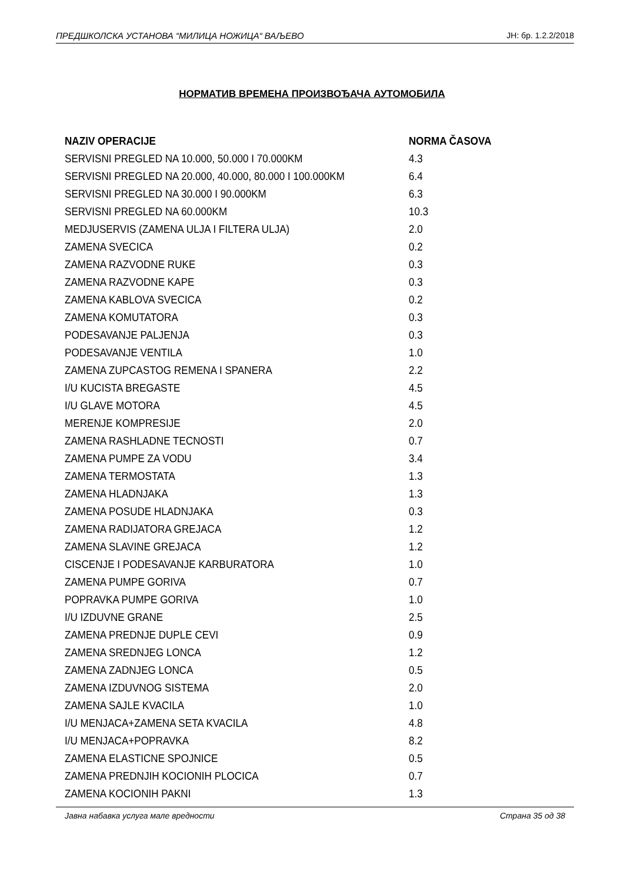ПРЕДШКОЛСКА УСТАНОВА “МИЛИЦА НОЖИЦА“ ВАЉЕВО ЈН: бр. 1.2.2/2018
НОРМАТИВ ВРЕМЕНА ПРОИЗВОЂАЧА АУТОМОБИЛА
| NAZIV OPERACIJE | NORMA ČASOVA |
| --- | --- |
| SERVISNI PREGLED NA 10.000, 50.000 I 70.000KM | 4.3 |
| SERVISNI PREGLED NA 20.000, 40.000, 80.000 I 100.000KM | 6.4 |
| SERVISNI PREGLED NA 30.000 I 90.000KM | 6.3 |
| SERVISNI PREGLED NA 60.000KM | 10.3 |
| MEDJUSERVIS (ZAMENA ULJA I FILTERA ULJA) | 2.0 |
| ZAMENA SVECICA | 0.2 |
| ZAMENA RAZVODNE RUKE | 0.3 |
| ZAMENA RAZVODNE KAPE | 0.3 |
| ZAMENA KABLOVA SVECICA | 0.2 |
| ZAMENA KOMUTATORA | 0.3 |
| PODESAVANJE PALJENJA | 0.3 |
| PODESAVANJE VENTILA | 1.0 |
| ZAMENA ZUPCASTOG REMENA I SPANERA | 2.2 |
| I/U KUCISTA BREGASTE | 4.5 |
| I/U GLAVE MOTORA | 4.5 |
| MERENJE KOMPRESIJE | 2.0 |
| ZAMENA RASHLADNE TECNOSTI | 0.7 |
| ZAMENA PUMPE ZA VODU | 3.4 |
| ZAMENA TERMOSTATA | 1.3 |
| ZAMENA HLADNJAKA | 1.3 |
| ZAMENA POSUDE HLADNJAKA | 0.3 |
| ZAMENA RADIJATORA GREJACA | 1.2 |
| ZAMENA SLAVINE GREJACA | 1.2 |
| CISCENJE I PODESAVANJE KARBURATORA | 1.0 |
| ZAMENA PUMPE GORIVA | 0.7 |
| POPRAVKA PUMPE GORIVA | 1.0 |
| I/U IZDUVNE GRANE | 2.5 |
| ZAMENA PREDNJE DUPLE CEVI | 0.9 |
| ZAMENA SREDNJEG LONCA | 1.2 |
| ZAMENA ZADNJEG LONCA | 0.5 |
| ZAMENA IZDUVNOG SISTEMA | 2.0 |
| ZAMENA SAJLE KVACILA | 1.0 |
| I/U MENJACA+ZAMENA SETA KVACILA | 4.8 |
| I/U MENJACA+POPRAVKA | 8.2 |
| ZAMENA ELASTICNE SPOJNICE | 0.5 |
| ZAMENA PREDNJIH KOCIONIH PLOCICA | 0.7 |
| ZAMENA KOCIONIH PAKNI | 1.3 |
Јавна набавка услуга мале вредности Страна 35 од 38